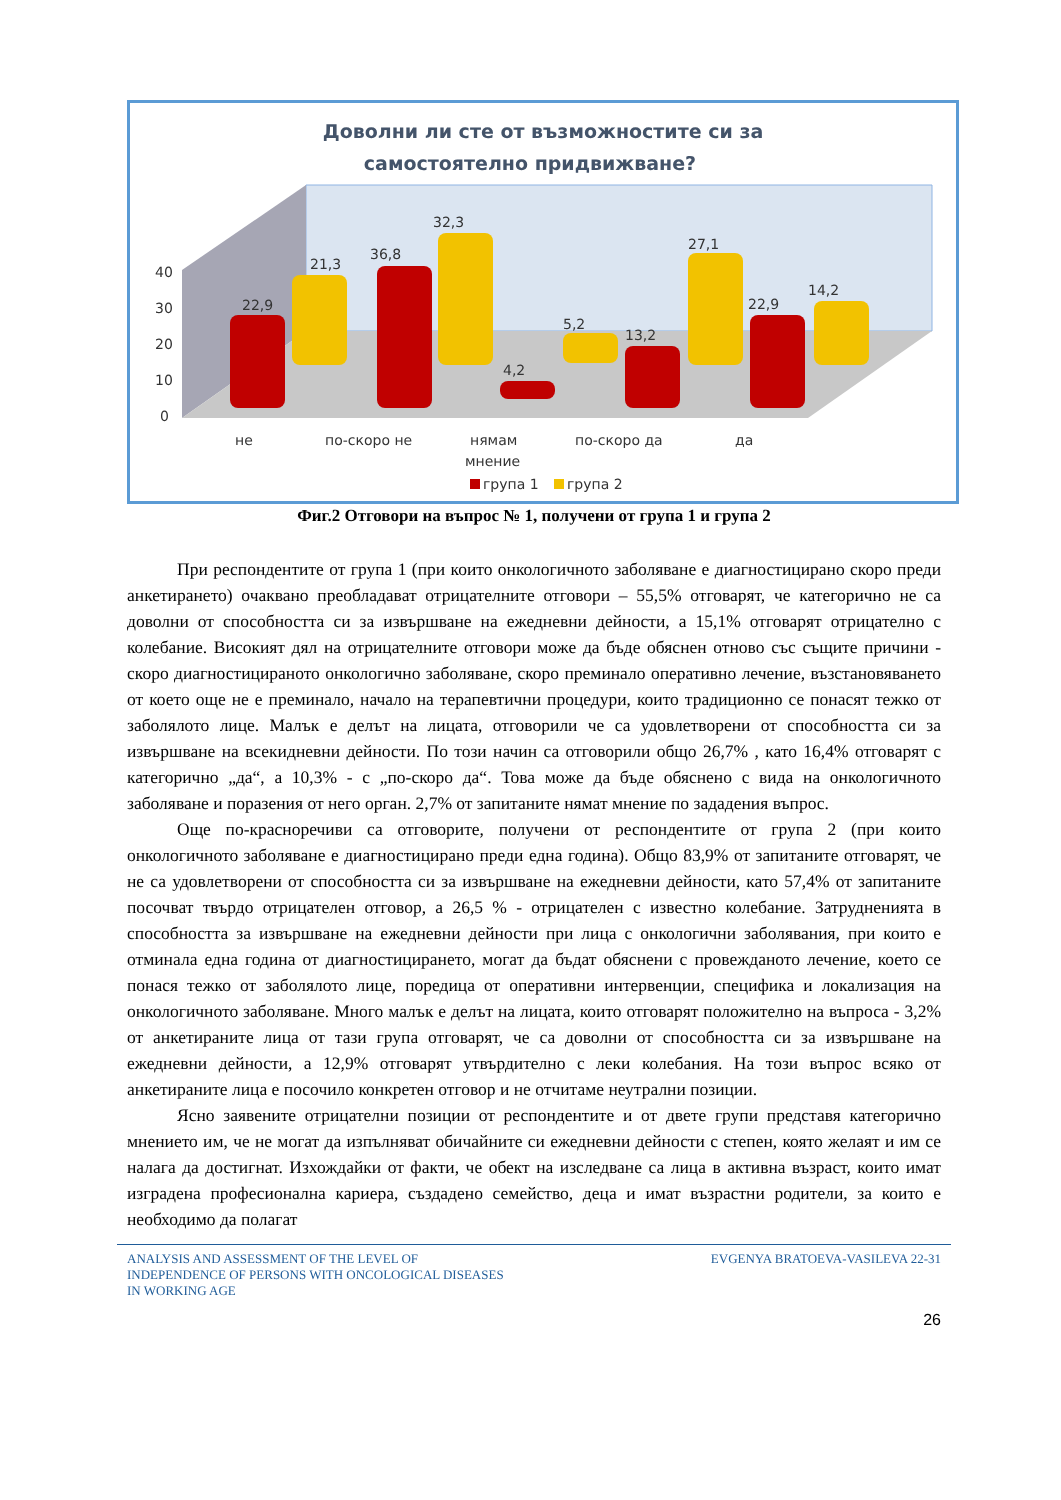Доволни ли сте от възможностите си за
самостоятелно придвижване?
40
30
20
10
0
22,9
21,3
36,8
32,3
4,2
5,2
13,2
27,1
22,9
14,2
не
по-скоро не
нямам
мнение
по-скоро да
да
група 1
група 2
Фиг.2 Отговори на въпрос № 1, получени от група 1 и група 2
При респондентите от група 1 (при които онкологичното заболяване е диагностицирано скоро преди анкетирането) очаквано преобладават отрицателните отговори – 55,5% отговарят, че категорично не са доволни от способността си за извършване на ежедневни дейности, а 15,1% отговарят отрицателно с колебание. Високият дял на отрицателните отговори може да бъде обяснен отново със същите причини - скоро диагностицираното онкологично заболяване, скоро преминало оперативно лечение, възстановяването от което още не е преминало, начало на терапевтични процедури, които традиционно се понасят тежко от заболялото лице. Малък е делът на лицата, отговорили че са удовлетворени от способността си за извършване на всекидневни дейности. По този начин са отговорили общо 26,7% , като 16,4% отговарят с категорично „да“, а 10,3% - с „по-скоро да“. Това може да бъде обяснено с вида на онкологичното заболяване и поразения от него орган. 2,7% от запитаните нямат мнение по зададения въпрос.
Още по-красноречиви са отговорите, получени от респондентите от група 2 (при които онкологичното заболяване е диагностицирано преди една година). Общо 83,9% от запитаните отговарят, че не са удовлетворени от способността си за извършване на ежедневни дейности, като 57,4% от запитаните посочват твърдо отрицателен отговор, а 26,5 % - отрицателен с известно колебание. Затрудненията в способността за извършване на ежедневни дейности при лица с онкологични заболявания, при които е отминала една година от диагностицирането, могат да бъдат обяснени с провежданото лечение, което се понася тежко от заболялото лице, поредица от оперативни интервенции, специфика и локализация на онкологичното заболяване. Много малък е делът на лицата, които отговарят положително на въпроса - 3,2% от анкетираните лица от тази група отговарят, че са доволни от способността си за извършване на ежедневни дейности, а 12,9% отговарят утвърдително с леки колебания. На този въпрос всяко от анкетираните лица е посочило конкретен отговор и не отчитаме неутрални позиции.
Ясно заявените отрицателни позиции от респондентите и от двете групи представя категорично мнението им, че не могат да изпълняват обичайните си ежедневни дейности с степен, която желаят и им се налага да достигнат. Изхождайки от факти, че обект на изследване са лица в активна възраст, които имат изградена професионална кариера, създадено семейство, деца и имат възрастни родители, за които е необходимо да полагат
ANALYSIS AND ASSESSMENT OF THE LEVEL OF
INDEPENDENCE OF PERSONS WITH ONCOLOGICAL DISEASES
IN WORKING AGE
EVGENYA BRATOEVA-VASILEVA 22-31
26